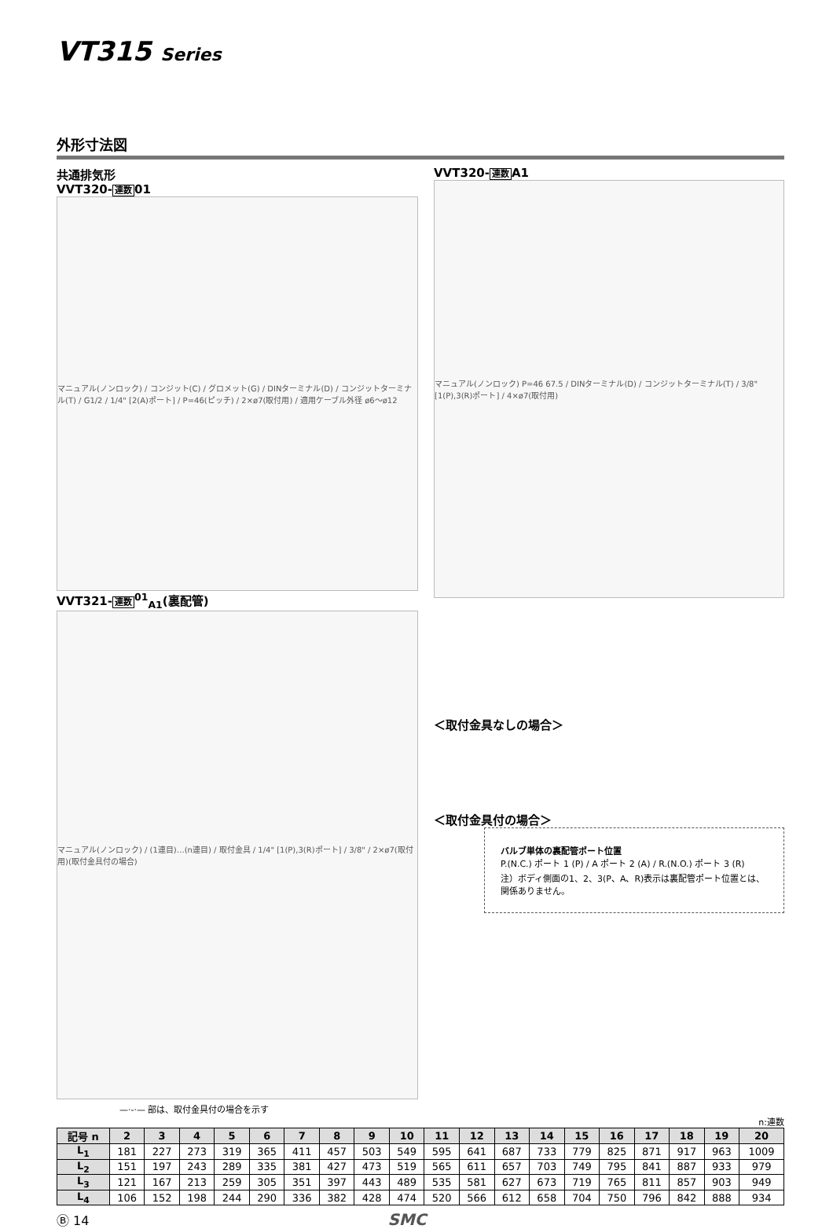VT315 Series
外形寸法図
共通排気形
VVT320-連数01
マニュアル(ノンロック) / コンジット(C) / グロメット(G) / DINターミナル(D) / コンジットターミナル(T) / G1/2 / 1/4" [2(A)ポート] / P=46(ピッチ) / 2×ø7(取付用) / 適用ケーブル外径 ø6～ø12
VVT321-連数<sup>01</sup><sub>A1</sub>(裏配管)
マニュアル(ノンロック) / (1連目)…(n連目) / 取付金具 / 1/4" [1(P),3(R)ポート] / 3/8" / 2×ø7(取付用)(取付金具付の場合)
VVT320-連数A1
マニュアル(ノンロック) P=46 67.5 / DINターミナル(D) / コンジットターミナル(T) / 3/8" [1(P),3(R)ポート] / 4×ø7(取付用)
＜取付金具なしの場合＞
＜取付金具付の場合＞
バルブ単体の裏配管ポート位置
P.(N.C.) ポート 1 (P) / A ポート 2 (A) / R.(N.O.) ポート 3 (R)
注）ボディ側面の1、2、3(P、A、R)表示は裏配管ポート位置とは、関係ありません。
—·-·— 部は、取付金具付の場合を示す
n:連数
| 記号 n | 2 | 3 | 4 | 5 | 6 | 7 | 8 | 9 | 10 | 11 | 12 | 13 | 14 | 15 | 16 | 17 | 18 | 19 | 20 |
| --- | --- | --- | --- | --- | --- | --- | --- | --- | --- | --- | --- | --- | --- | --- | --- | --- | --- | --- | --- |
| L<sub>1</sub> | 181 | 227 | 273 | 319 | 365 | 411 | 457 | 503 | 549 | 595 | 641 | 687 | 733 | 779 | 825 | 871 | 917 | 963 | 1009 |
| L<sub>2</sub> | 151 | 197 | 243 | 289 | 335 | 381 | 427 | 473 | 519 | 565 | 611 | 657 | 703 | 749 | 795 | 841 | 887 | 933 | 979 |
| L<sub>3</sub> | 121 | 167 | 213 | 259 | 305 | 351 | 397 | 443 | 489 | 535 | 581 | 627 | 673 | 719 | 765 | 811 | 857 | 903 | 949 |
| L<sub>4</sub> | 106 | 152 | 198 | 244 | 290 | 336 | 382 | 428 | 474 | 520 | 566 | 612 | 658 | 704 | 750 | 796 | 842 | 888 | 934 |
Ⓑ 14 SMC